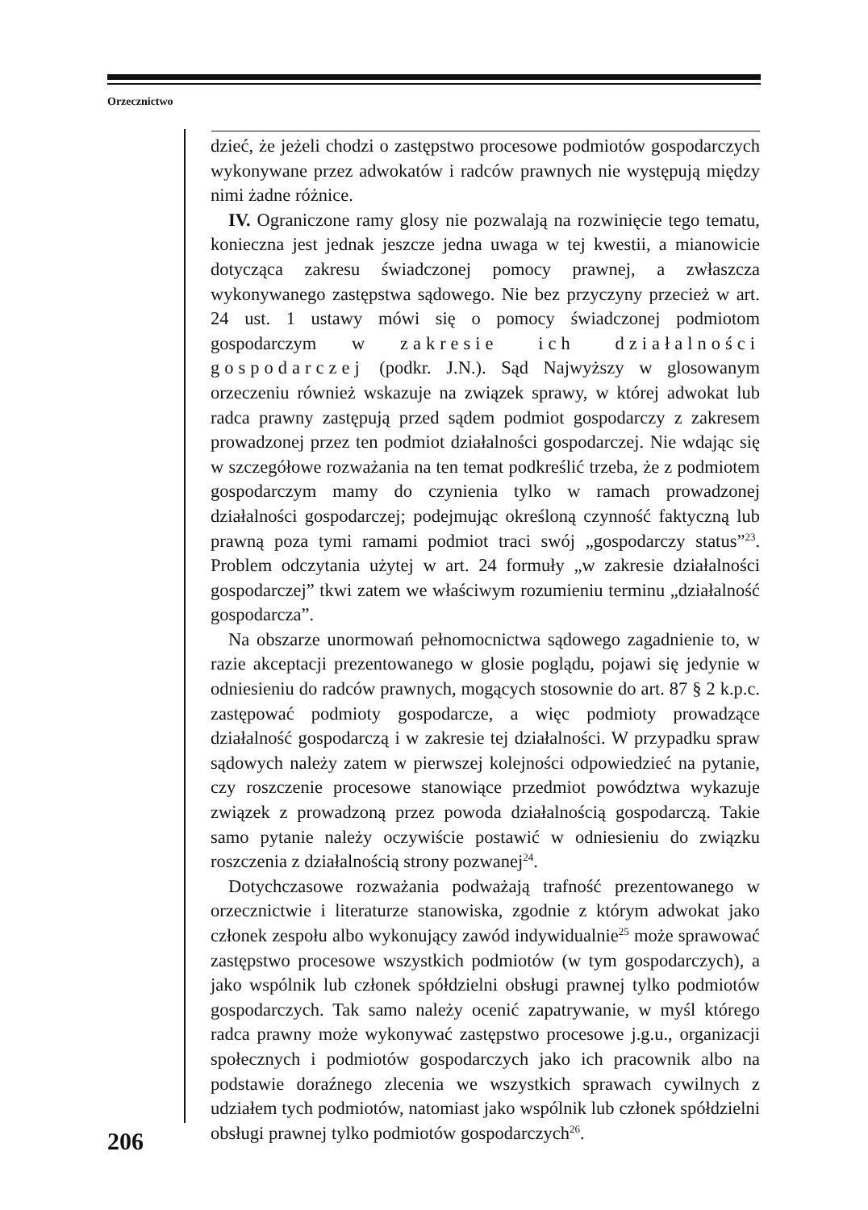Orzecznictwo
dzieć, że jeżeli chodzi o zastępstwo procesowe podmiotów gospodarczych wykonywane przez adwokatów i radców prawnych nie występują między nimi żadne różnice.
IV. Ograniczone ramy glosy nie pozwalają na rozwinięcie tego tematu, konieczna jest jednak jeszcze jedna uwaga w tej kwestii, a mianowicie dotycząca zakresu świadczonej pomocy prawnej, a zwłaszcza wykonywanego zastępstwa sądowego. Nie bez przyczyny przecież w art. 24 ust. 1 ustawy mówi się o pomocy świadczonej podmiotom gospodarczym w zakresie ich działalności gospodarczej (podkr. J.N.). Sąd Najwyższy w glosowanym orzeczeniu również wskazuje na związek sprawy, w której adwokat lub radca prawny zastępują przed sądem podmiot gospodarczy z zakresem prowadzonej przez ten podmiot działalności gospodarczej. Nie wdając się w szczegółowe rozważania na ten temat podkreślić trzeba, że z podmiotem gospodarczym mamy do czynienia tylko w ramach prowadzonej działalności gospodarczej; podejmując określoną czynność faktyczną lub prawną poza tymi ramami podmiot traci swój „gospodarczy status”<sup>23</sup>. Problem odczytania użytej w art. 24 formuły „w zakresie działalności gospodarczej” tkwi zatem we właściwym rozumieniu terminu „działalność gospodarcza”.
Na obszarze unormowań pełnomocnictwa sądowego zagadnienie to, w razie akceptacji prezentowanego w glosie poglądu, pojawi się jedynie w odniesieniu do radców prawnych, mogących stosownie do art. 87 § 2 k.p.c. zastępować podmioty gospodarcze, a więc podmioty prowadzące działalność gospodarczą i w zakresie tej działalności. W przypadku spraw sądowych należy zatem w pierwszej kolejności odpowiedzieć na pytanie, czy roszczenie procesowe stanowiące przedmiot powództwa wykazuje związek z prowadzoną przez powoda działalnością gospodarczą. Takie samo pytanie należy oczywiście postawić w odniesieniu do związku roszczenia z działalnością strony pozwanej<sup>24</sup>.
Dotychczasowe rozważania podważają trafność prezentowanego w orzecznictwie i literaturze stanowiska, zgodnie z którym adwokat jako członek zespołu albo wykonujący zawód indywidualnie<sup>25</sup> może sprawować zastępstwo procesowe wszystkich podmiotów (w tym gospodarczych), a jako wspólnik lub członek spółdzielni obsługi prawnej tylko podmiotów gospodarczych. Tak samo należy ocenić zapatrywanie, w myśl którego radca prawny może wykonywać zastępstwo procesowe j.g.u., organizacji społecznych i podmiotów gospodarczych jako ich pracownik albo na podstawie doraźnego zlecenia we wszystkich sprawach cywilnych z udziałem tych podmiotów, natomiast jako wspólnik lub członek spółdzielni obsługi prawnej tylko podmiotów gospodarczych<sup>26</sup>.
206